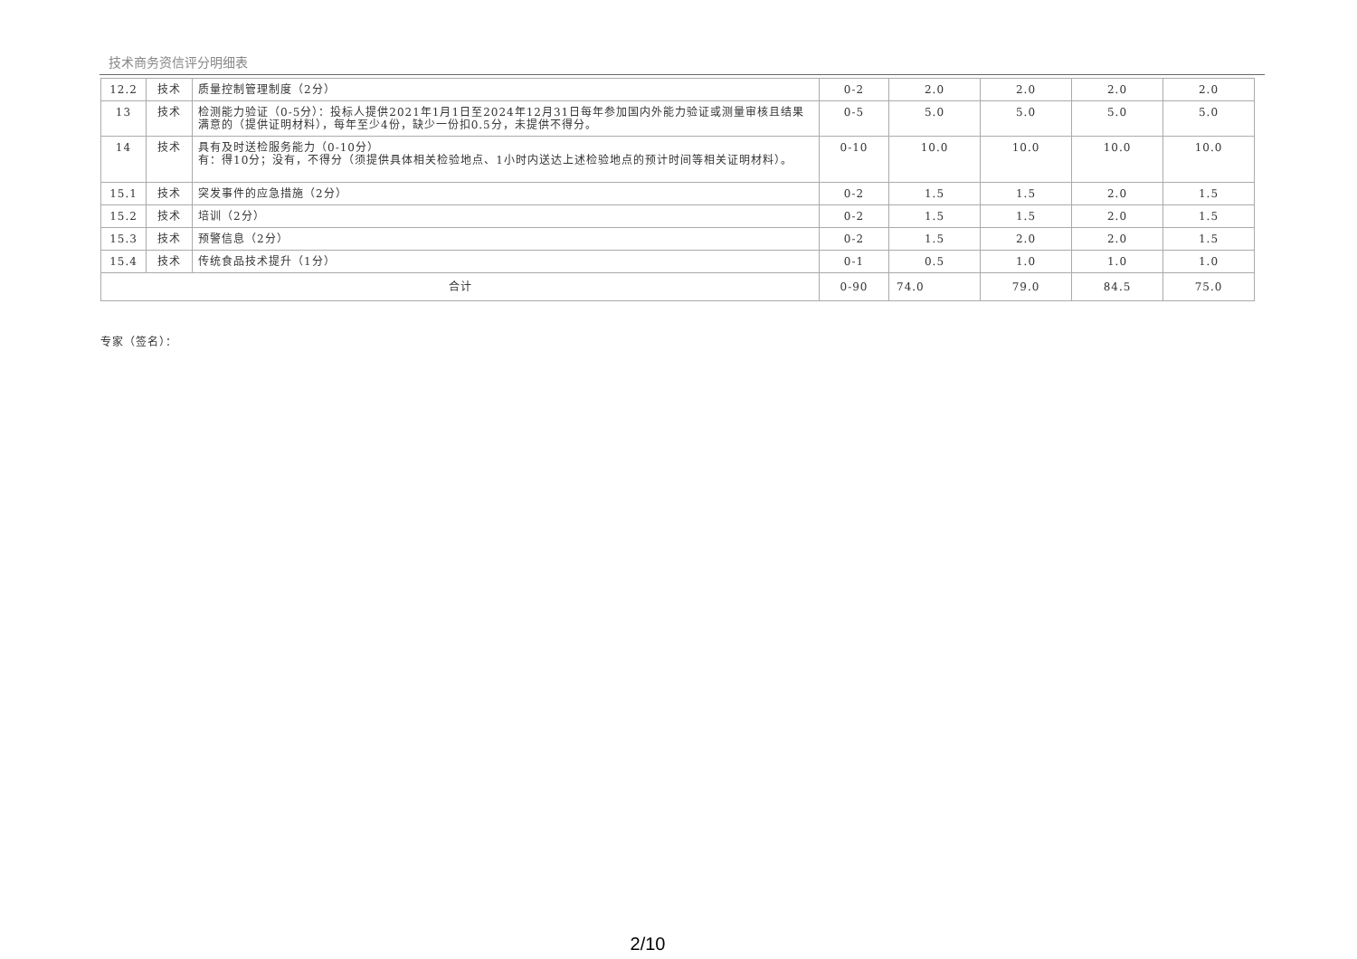技术商务资信评分明细表
| 12.2 | 技术 | 质量控制管理制度（2分） | 0-2 | 2.0 | 2.0 | 2.0 | 2.0 |
| 13 | 技术 | 检测能力验证（0-5分）：投标人提供2021年1月1日至2024年12月31日每年参加国内外能力验证或测量审核且结果满意的（提供证明材料），每年至少4份，缺少一份扣0.5分，未提供不得分。 | 0-5 | 5.0 | 5.0 | 5.0 | 5.0 |
| 14 | 技术 | 具有及时送检服务能力（0-10分） 有：得10分；没有，不得分（须提供具体相关检验地点、1小时内送达上述检验地点的预计时间等相关证明材料）。 | 0-10 | 10.0 | 10.0 | 10.0 | 10.0 |
| 15.1 | 技术 | 突发事件的应急措施（2分） | 0-2 | 1.5 | 1.5 | 2.0 | 1.5 |
| 15.2 | 技术 | 培训（2分） | 0-2 | 1.5 | 1.5 | 2.0 | 1.5 |
| 15.3 | 技术 | 预警信息（2分） | 0-2 | 1.5 | 2.0 | 2.0 | 1.5 |
| 15.4 | 技术 | 传统食品技术提升（1分） | 0-1 | 0.5 | 1.0 | 1.0 | 1.0 |
| 合计 | | | 0-90 | 74.0 | 79.0 | 84.5 | 75.0 |
专家（签名）：
2/10